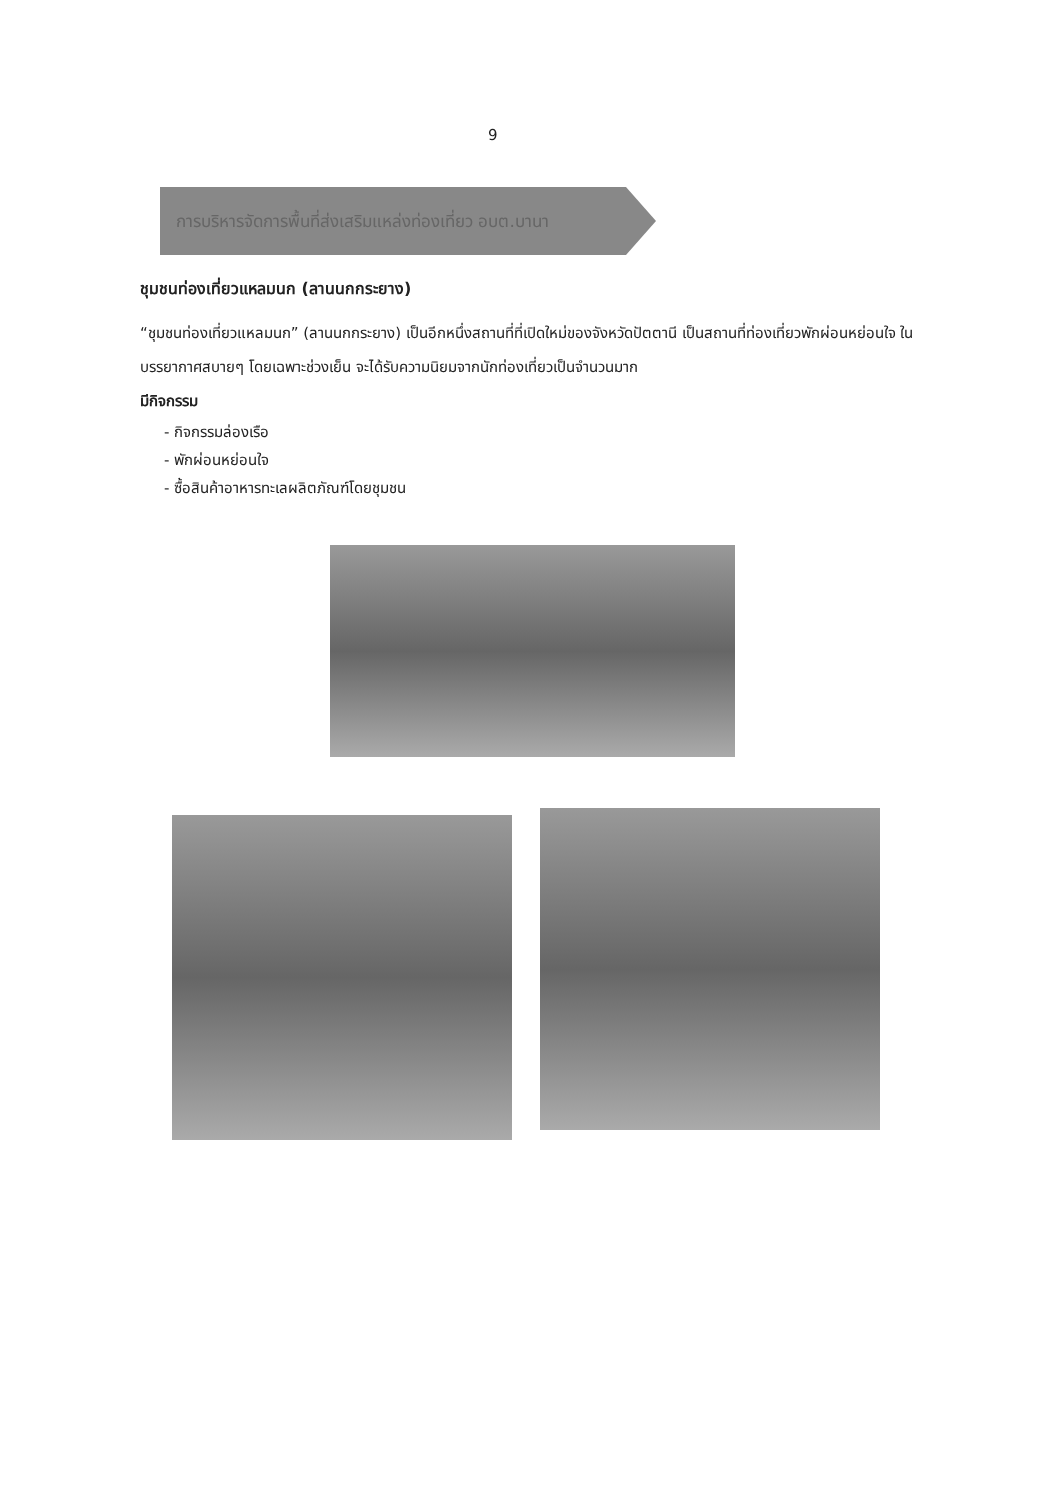9
การบริหารจัดการพื้นที่ส่งเสริมแหล่งท่องเที่ยว อบต.บานา
ชุมชนท่องเที่ยวแหลมนก (ลานนกกระยาง)
“ชุมชนท่องเที่ยวแหลมนก” (ลานนกกระยาง) เป็นอีกหนึ่งสถานที่ที่เปิดใหม่ของจังหวัดปัตตานี เป็นสถานที่ท่องเที่ยวพักผ่อนหย่อนใจ ในบรรยากาศสบายๆ โดยเฉพาะช่วงเย็น จะได้รับความนิยมจากนักท่องเที่ยวเป็นจำนวนมาก
มีกิจกรรม
- กิจกรรมล่องเรือ
- พักผ่อนหย่อนใจ
- ซื้อสินค้าอาหารทะเลผลิตภัณฑ์โดยชุมชน